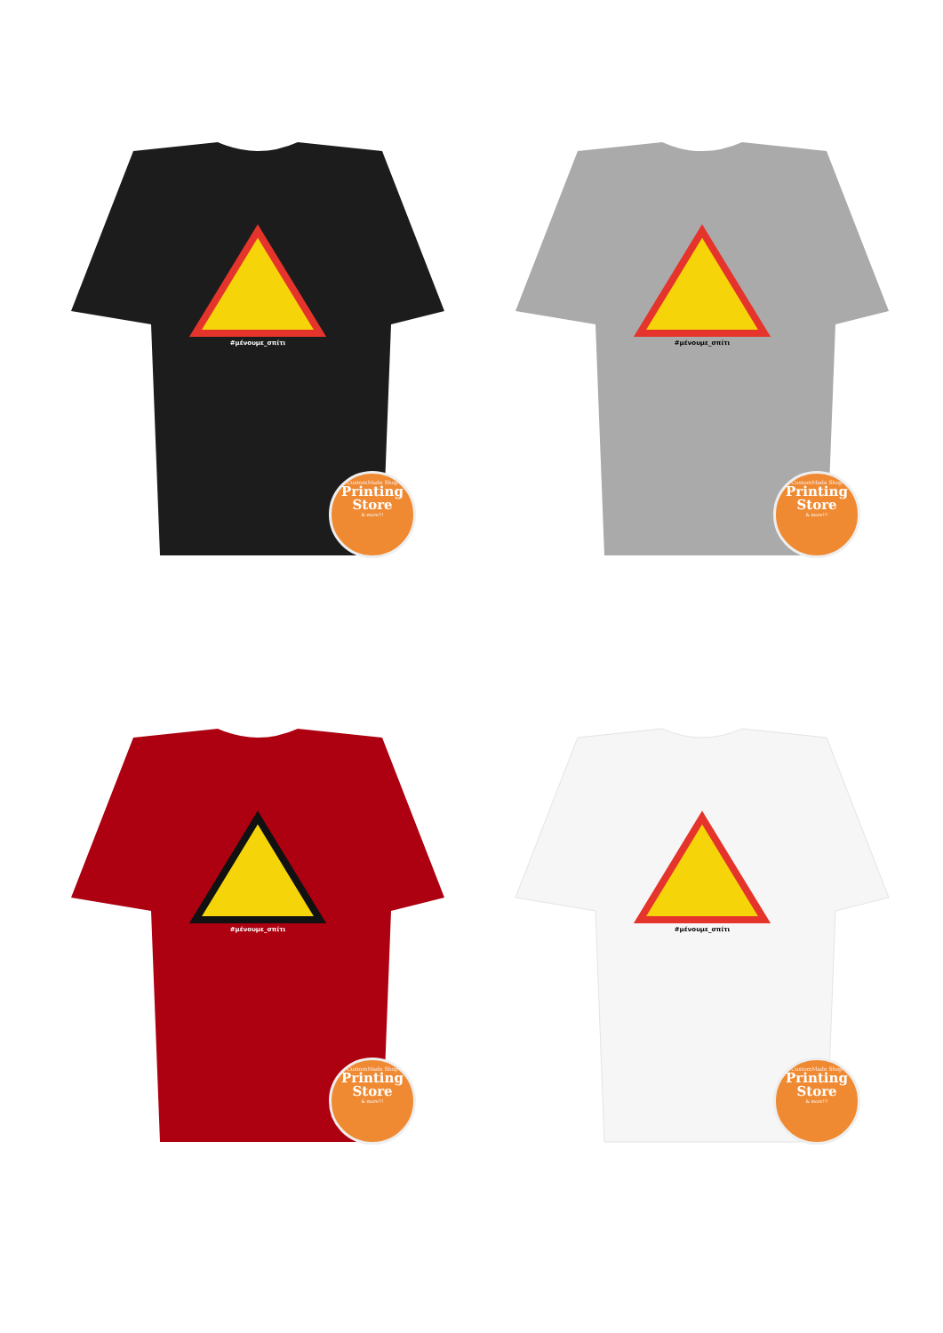#μένουμε_σπίτι
CustomMade Shop
Printing
Store
& more!!!
#μένουμε_σπίτι
CustomMade Shop
Printing
Store
& more!!!
#μένουμε_σπίτι
CustomMade Shop
Printing
Store
& more!!!
#μένουμε_σπίτι
CustomMade Shop
Printing
Store
& more!!!